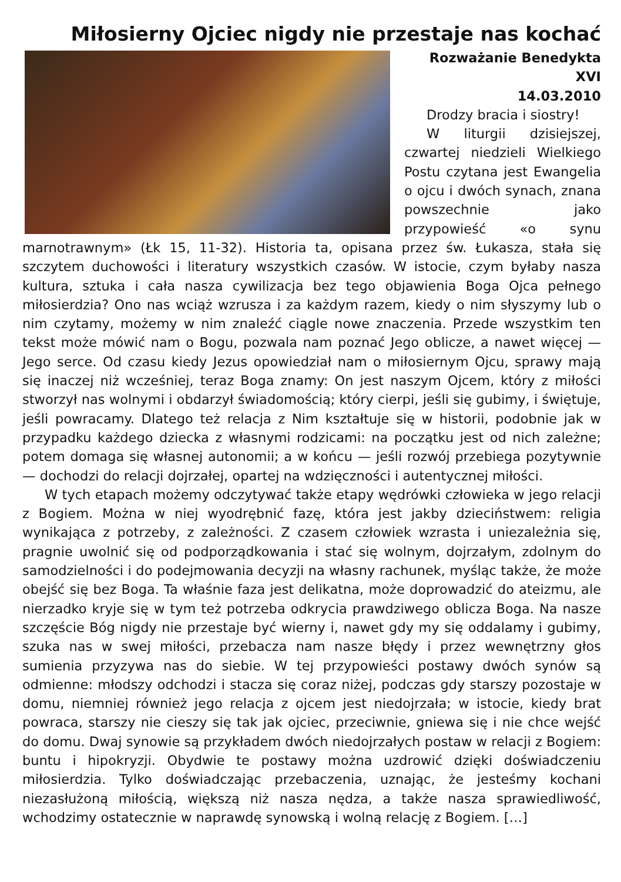Miłosierny Ojciec nigdy nie przestaje nas kochać
Rozważanie Benedykta XVI
14.03.2010
Drodzy bracia i siostry!
W liturgii dzisiejszej, czwartej niedzieli Wielkiego Postu czytana jest Ewangelia o ojcu i dwóch synach, znana powszechnie jako przypowieść «o synu marnotrawnym» (Łk 15, 11-32). Historia ta, opisana przez św. Łukasza, stała się szczytem duchowości i literatury wszystkich czasów. W istocie, czym byłaby nasza kultura, sztuka i cała nasza cywilizacja bez tego objawienia Boga Ojca pełnego miłosierdzia? Ono nas wciąż wzrusza i za każdym razem, kiedy o nim słyszymy lub o nim czytamy, możemy w nim znaleźć ciągle nowe znaczenia. Przede wszystkim ten tekst może mówić nam o Bogu, pozwala nam poznać Jego oblicze, a nawet więcej — Jego serce. Od czasu kiedy Jezus opowiedział nam o miłosiernym Ojcu, sprawy mają się inaczej niż wcześniej, teraz Boga znamy: On jest naszym Ojcem, który z miłości stworzył nas wolnymi i obdarzył świadomością; który cierpi, jeśli się gubimy, i świętuje, jeśli powracamy. Dlatego też relacja z Nim kształtuje się w historii, podobnie jak w przypadku każdego dziecka z własnymi rodzicami: na początku jest od nich zależne; potem domaga się własnej autonomii; a w końcu — jeśli rozwój przebiega pozytywnie — dochodzi do relacji dojrzałej, opartej na wdzięczności i autentycznej miłości.
W tych etapach możemy odczytywać także etapy wędrówki człowieka w jego relacji z Bogiem. Można w niej wyodrębnić fazę, która jest jakby dzieciństwem: religia wynikająca z potrzeby, z zależności. Z czasem człowiek wzrasta i uniezależnia się, pragnie uwolnić się od podporządkowania i stać się wolnym, dojrzałym, zdolnym do samodzielności i do podejmowania decyzji na własny rachunek, myśląc także, że może obejść się bez Boga. Ta właśnie faza jest delikatna, może doprowadzić do ateizmu, ale nierzadko kryje się w tym też potrzeba odkrycia prawdziwego oblicza Boga. Na nasze szczęście Bóg nigdy nie przestaje być wierny i, nawet gdy my się oddalamy i gubimy, szuka nas w swej miłości, przebacza nam nasze błędy i przez wewnętrzny głos sumienia przyzywa nas do siebie. W tej przypowieści postawy dwóch synów są odmienne: młodszy odchodzi i stacza się coraz niżej, podczas gdy starszy pozostaje w domu, niemniej również jego relacja z ojcem jest niedojrzała; w istocie, kiedy brat powraca, starszy nie cieszy się tak jak ojciec, przeciwnie, gniewa się i nie chce wejść do domu. Dwaj synowie są przykładem dwóch niedojrzałych postaw w relacji z Bogiem: buntu i hipokryzji. Obydwie te postawy można uzdrowić dzięki doświadczeniu miłosierdzia. Tylko doświadczając przebaczenia, uznając, że jesteśmy kochani niezasłużoną miłością, większą niż nasza nędza, a także nasza sprawiedliwość, wchodzimy ostatecznie w naprawdę synowską i wolną relację z Bogiem. […]